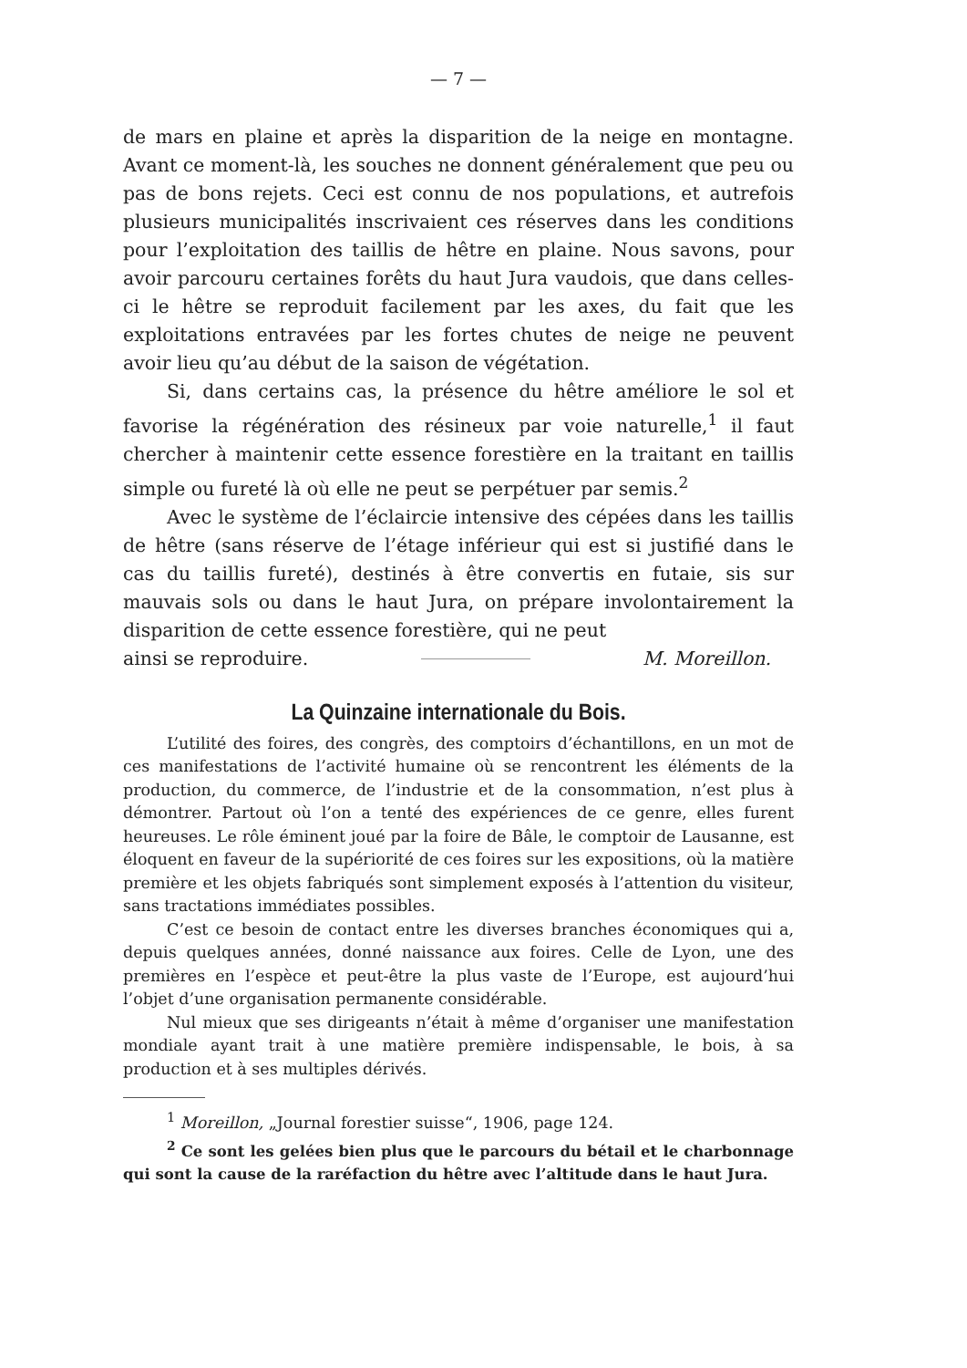— 7 —
de mars en plaine et après la disparition de la neige en montagne. Avant ce moment-là, les souches ne donnent généralement que peu ou pas de bons rejets. Ceci est connu de nos populations, et autrefois plusieurs municipalités inscrivaient ces réserves dans les conditions pour l’exploitation des taillis de hêtre en plaine. Nous savons, pour avoir parcouru certaines forêts du haut Jura vaudois, que dans celles-ci le hêtre se reproduit facilement par les axes, du fait que les exploitations entravées par les fortes chutes de neige ne peuvent avoir lieu qu’au début de la saison de végétation.
Si, dans certains cas, la présence du hêtre améliore le sol et favorise la régénération des résineux par voie naturelle,<sup>1</sup> il faut chercher à maintenir cette essence forestière en la traitant en taillis simple ou fureté là où elle ne peut se perpétuer par semis.<sup>2</sup>
Avec le système de l’éclaircie intensive des cépées dans les taillis de hêtre (sans réserve de l’étage inférieur qui est si justifié dans le cas du taillis fureté), destinés à être convertis en futaie, sis sur mauvais sols ou dans le haut Jura, on prépare involontairement la disparition de cette essence forestière, qui ne peut
ainsi se reproduire. M. Moreillon.
La Quinzaine internationale du Bois.
L’utilité des foires, des congrès, des comptoirs d’échantillons, en un mot de ces manifestations de l’activité humaine où se rencontrent les éléments de la production, du commerce, de l’industrie et de la consommation, n’est plus à démontrer. Partout où l’on a tenté des expériences de ce genre, elles furent heureuses. Le rôle éminent joué par la foire de Bâle, le comptoir de Lausanne, est éloquent en faveur de la supériorité de ces foires sur les expositions, où la matière première et les objets fabriqués sont simplement exposés à l’attention du visiteur, sans tractations immédiates possibles.
C’est ce besoin de contact entre les diverses branches économiques qui a, depuis quelques années, donné naissance aux foires. Celle de Lyon, une des premières en l’espèce et peut-être la plus vaste de l’Europe, est aujourd’hui l’objet d’une organisation permanente considérable.
Nul mieux que ses dirigeants n’était à même d’organiser une manifestation mondiale ayant trait à une matière première indispensable, le bois, à sa production et à ses multiples dérivés.
<sup>1</sup> Moreillon, „Journal forestier suisse“, 1906, page 124.
<sup>2</sup> Ce sont les gelées bien plus que le parcours du bétail et le charbonnage qui sont la cause de la raréfaction du hêtre avec l’altitude dans le haut Jura.